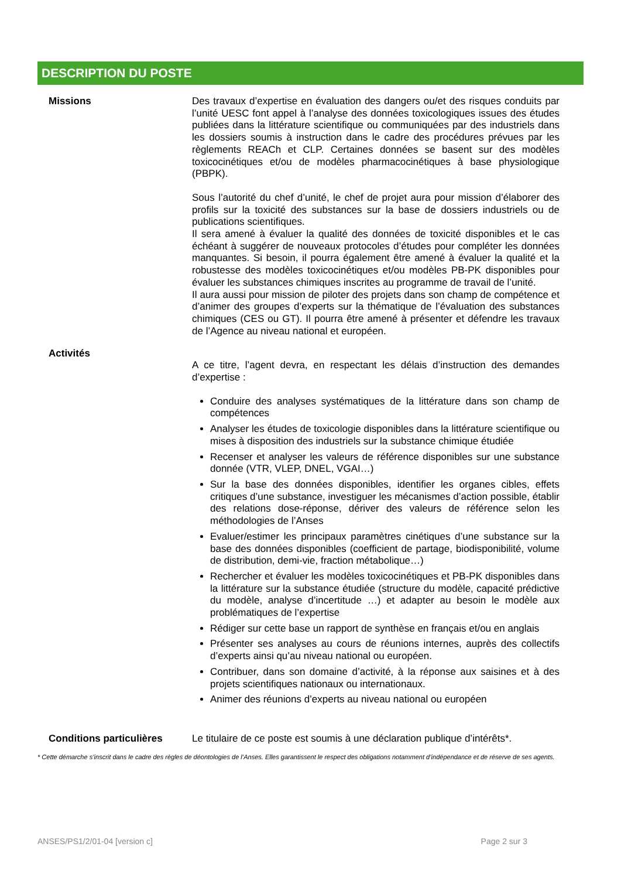DESCRIPTION DU POSTE
Missions
Des travaux d’expertise en évaluation des dangers ou/et des risques conduits par l’unité UESC font appel à l’analyse des données toxicologiques issues des études publiées dans la littérature scientifique ou communiquées par des industriels dans les dossiers soumis à instruction dans le cadre des procédures prévues par les règlements REACh et CLP. Certaines données se basent sur des modèles toxicocinétiques et/ou de modèles pharmacocinétiques à base physiologique (PBPK).
Sous l’autorité du chef d’unité, le chef de projet aura pour mission d’élaborer des profils sur la toxicité des substances sur la base de dossiers industriels ou de publications scientifiques.
Il sera amené à évaluer la qualité des données de toxicité disponibles et le cas échéant à suggérer de nouveaux protocoles d’études pour compléter les données manquantes. Si besoin, il pourra également être amené à évaluer la qualité et la robustesse des modèles toxicocinétiques et/ou modèles PB-PK disponibles pour évaluer les substances chimiques inscrites au programme de travail de l’unité.
Il aura aussi pour mission de piloter des projets dans son champ de compétence et d’animer des groupes d’experts sur la thématique de l’évaluation des substances chimiques (CES ou GT). Il pourra être amené à présenter et défendre les travaux de l’Agence au niveau national et européen.
Activités
A ce titre, l’agent devra, en respectant les délais d’instruction des demandes d’expertise :
Conduire des analyses systématiques de la littérature dans son champ de compétences
Analyser les études de toxicologie disponibles dans la littérature scientifique ou mises à disposition des industriels sur la substance chimique étudiée
Recenser et analyser les valeurs de référence disponibles sur une substance donnée (VTR, VLEP, DNEL, VGAI…)
Sur la base des données disponibles, identifier les organes cibles, effets critiques d’une substance, investiguer les mécanismes d’action possible, établir des relations dose-réponse, dériver des valeurs de référence selon les méthodologies de l’Anses
Evaluer/estimer les principaux paramètres cinétiques d’une substance sur la base des données disponibles (coefficient de partage, biodisponibilité, volume de distribution, demi-vie, fraction métabolique…)
Rechercher et évaluer les modèles toxicocinétiques et PB-PK disponibles dans la littérature sur la substance étudiée (structure du modèle, capacité prédictive du modèle, analyse d’incertitude …) et adapter au besoin le modèle aux problématiques de l’expertise
Rédiger sur cette base un rapport de synthèse en français et/ou en anglais
Présenter ses analyses au cours de réunions internes, auprès des collectifs d’experts ainsi qu’au niveau national ou européen.
Contribuer, dans son domaine d’activité, à la réponse aux saisines et à des projets scientifiques nationaux ou internationaux.
Animer des réunions d’experts au niveau national ou européen
Conditions particulières
Le titulaire de ce poste est soumis à une déclaration publique d’intérêts*.
* Cette démarche s’inscrit dans le cadre des règles de déontologies de l’Anses. Elles garantissent le respect des obligations notamment d’indépendance et de réserve de ses agents.
ANSES/PS1/2/01-04 [version c] Page 2 sur 3